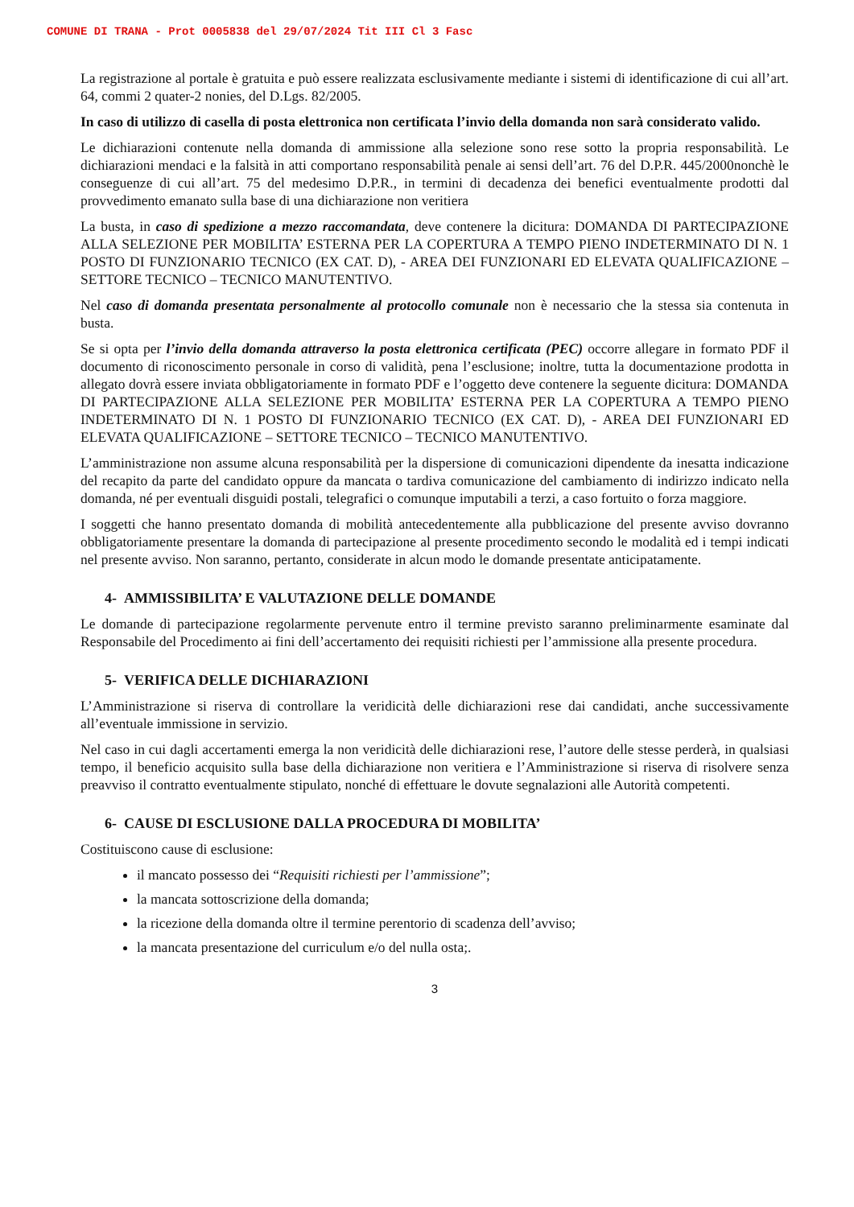COMUNE DI TRANA - Prot 0005838 del 29/07/2024 Tit III Cl 3 Fasc
La registrazione al portale è gratuita e può essere realizzata esclusivamente mediante i sistemi di identificazione di cui all’art. 64, commi 2 quater-2 nonies, del D.Lgs. 82/2005.
In caso di utilizzo di casella di posta elettronica non certificata l’invio della domanda non sarà considerato valido.
Le dichiarazioni contenute nella domanda di ammissione alla selezione sono rese sotto la propria responsabilità. Le dichiarazioni mendaci e la falsità in atti comportano responsabilità penale ai sensi dell’art. 76 del D.P.R. 445/2000nonchè le conseguenze di cui all’art. 75 del medesimo D.P.R., in termini di decadenza dei benefici eventualmente prodotti dal provvedimento emanato sulla base di una dichiarazione non veritiera
La busta, in caso di spedizione a mezzo raccomandata, deve contenere la dicitura: DOMANDA DI PARTECIPAZIONE ALLA SELEZIONE PER MOBILITA’ ESTERNA PER LA COPERTURA A TEMPO PIENO INDETERMINATO DI N. 1 POSTO DI FUNZIONARIO TECNICO (EX CAT. D), - AREA DEI FUNZIONARI ED ELEVATA QUALIFICAZIONE – SETTORE TECNICO – TECNICO MANUTENTIVO.
Nel caso di domanda presentata personalmente al protocollo comunale non è necessario che la stessa sia contenuta in busta.
Se si opta per l’invio della domanda attraverso la posta elettronica certificata (PEC) occorre allegare in formato PDF il documento di riconoscimento personale in corso di validità, pena l’esclusione; inoltre, tutta la documentazione prodotta in allegato dovrà essere inviata obbligatoriamente in formato PDF e l’oggetto deve contenere la seguente dicitura: DOMANDA DI PARTECIPAZIONE ALLA SELEZIONE PER MOBILITA’ ESTERNA PER LA COPERTURA A TEMPO PIENO INDETERMINATO DI N. 1 POSTO DI FUNZIONARIO TECNICO (EX CAT. D), - AREA DEI FUNZIONARI ED ELEVATA QUALIFICAZIONE – SETTORE TECNICO – TECNICO MANUTENTIVO.
L’amministrazione non assume alcuna responsabilità per la dispersione di comunicazioni dipendente da inesatta indicazione del recapito da parte del candidato oppure da mancata o tardiva comunicazione del cambiamento di indirizzo indicato nella domanda, né per eventuali disguidi postali, telegrafici o comunque imputabili a terzi, a caso fortuito o forza maggiore.
I soggetti che hanno presentato domanda di mobilità antecedentemente alla pubblicazione del presente avviso dovranno obbligatoriamente presentare la domanda di partecipazione al presente procedimento secondo le modalità ed i tempi indicati nel presente avviso. Non saranno, pertanto, considerate in alcun modo le domande presentate anticipatamente.
4- AMMISSIBILITA’ E VALUTAZIONE DELLE DOMANDE
Le domande di partecipazione regolarmente pervenute entro il termine previsto saranno preliminarmente esaminate dal Responsabile del Procedimento ai fini dell’accertamento dei requisiti richiesti per l’ammissione alla presente procedura.
5- VERIFICA DELLE DICHIARAZIONI
L’Amministrazione si riserva di controllare la veridicità delle dichiarazioni rese dai candidati, anche successivamente all’eventuale immissione in servizio.
Nel caso in cui dagli accertamenti emerga la non veridicità delle dichiarazioni rese, l’autore delle stesse perderà, in qualsiasi tempo, il beneficio acquisito sulla base della dichiarazione non veritiera e l’Amministrazione si riserva di risolvere senza preavviso il contratto eventualmente stipulato, nonché di effettuare le dovute segnalazioni alle Autorità competenti.
6- CAUSE DI ESCLUSIONE DALLA PROCEDURA DI MOBILITA’
Costituiscono cause di esclusione:
il mancato possesso dei “Requisiti richiesti per l’ammissione”;
la mancata sottoscrizione della domanda;
la ricezione della domanda oltre il termine perentorio di scadenza dell’avviso;
la mancata presentazione del curriculum e/o del nulla osta;.
3